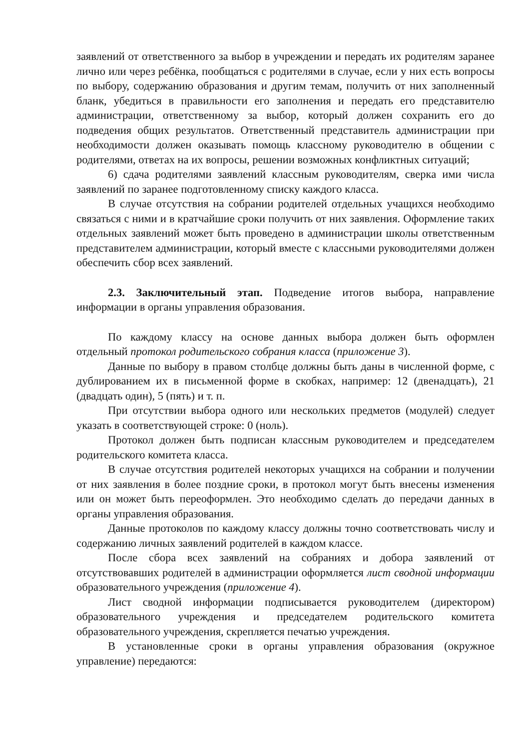заявлений от ответственного за выбор в учреждении и передать их родителям заранее лично или через ребёнка, пообщаться с родителями в случае, если у них есть вопросы по выбору, содержанию образования и другим темам, получить от них заполненный бланк, убедиться в правильности его заполнения и передать его представителю администрации, ответственному за выбор, который должен сохранить его до подведения общих результатов. Ответственный представитель администрации при необходимости должен оказывать помощь классному руководителю в общении с родителями, ответах на их вопросы, решении возможных конфликтных ситуаций;
6) сдача родителями заявлений классным руководителям, сверка ими числа заявлений по заранее подготовленному списку каждого класса.
В случае отсутствия на собрании родителей отдельных учащихся необходимо связаться с ними и в кратчайшие сроки получить от них заявления. Оформление таких отдельных заявлений может быть проведено в администрации школы ответственным представителем администрации, который вместе с классными руководителями должен обеспечить сбор всех заявлений.
2.3. Заключительный этап. Подведение итогов выбора, направление информации в органы управления образования.
По каждому классу на основе данных выбора должен быть оформлен отдельный протокол родительского собрания класса (приложение 3).
Данные по выбору в правом столбце должны быть даны в численной форме, с дублированием их в письменной форме в скобках, например: 12 (двенадцать), 21 (двадцать один), 5 (пять) и т. п.
При отсутствии выбора одного или нескольких предметов (модулей) следует указать в соответствующей строке: 0 (ноль).
Протокол должен быть подписан классным руководителем и председателем родительского комитета класса.
В случае отсутствия родителей некоторых учащихся на собрании и получении от них заявления в более поздние сроки, в протокол могут быть внесены изменения или он может быть переоформлен. Это необходимо сделать до передачи данных в органы управления образования.
Данные протоколов по каждому классу должны точно соответствовать числу и содержанию личных заявлений родителей в каждом классе.
После сбора всех заявлений на собраниях и добора заявлений от отсутствовавших родителей в администрации оформляется лист сводной информации образовательного учреждения (приложение 4).
Лист сводной информации подписывается руководителем (директором) образовательного учреждения и председателем родительского комитета образовательного учреждения, скрепляется печатью учреждения.
В установленные сроки в органы управления образования (окружное управление) передаются: